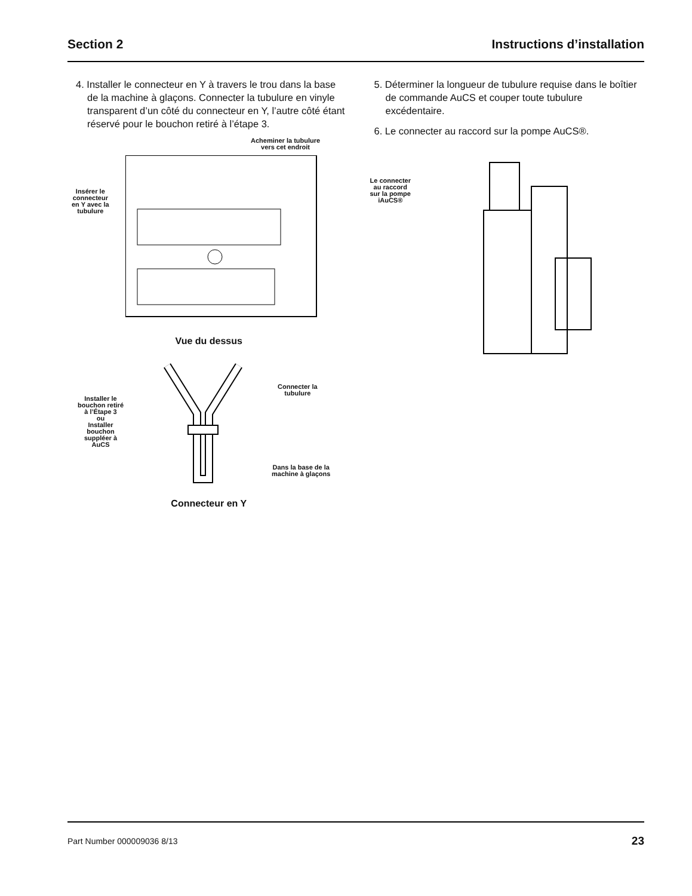Section 2 Instructions d’installation
4. Installer le connecteur en Y à travers le trou dans la base de la machine à glaçons. Connecter la tubulure en vinyle transparent d’un côté du connecteur en Y, l’autre côté étant réservé pour le bouchon retiré à l’étape 3.
Acheminer la tubulure
vers cet endroit
Insérer le
connecteur
en Y avec la
tubulure
Vue du dessus
Installer le
bouchon retiré
à l’Étape 3
ou
Installer
bouchon
suppléer à
AuCS
Connecter la
tubulure
Dans la base de la
machine à glaçons
Connecteur en Y
5. Déterminer la longueur de tubulure requise dans le boîtier de commande AuCS et couper toute tubulure excédentaire.
6. Le connecter au raccord sur la pompe AuCS®.
Le connecter
au raccord
sur la pompe
iAuCS®
Part Number 000009036 8/13 23